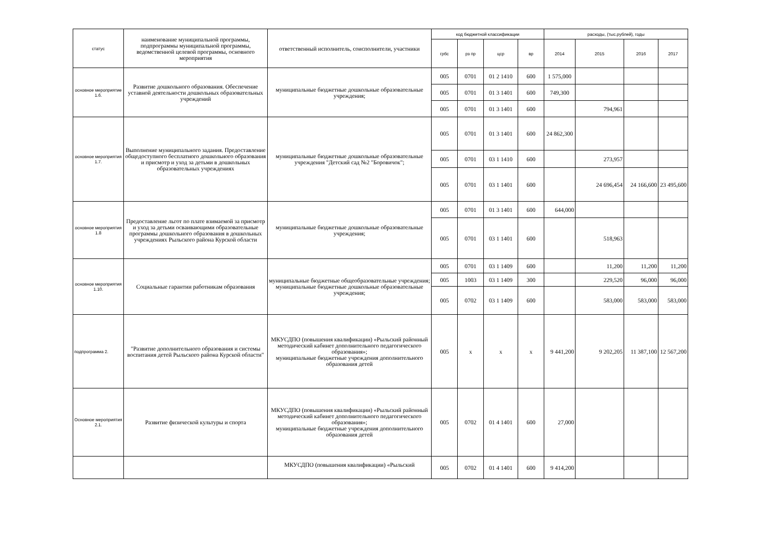| статус | наименование муниципальной программы, подпрограммы муниципальной программы, ведомственной целевой программы, основного мероприятия | ответственный исполнитель, соисполнители, участники | код бюджетной классификации | | | | расходы, (тыс.рублей), годы | | | |
| --- | --- | --- | --- | --- | --- | --- | --- | --- | --- | --- |
| | | | грбс | рз пр | цср | вр | 2014 | 2015 | 2016 | 2017 |
| основное мероприятие 1.6. | Развитие дошкольного образования. Обеспечение уставной деятельности дошкольных образовательных учреждений | муниципальные бюджетные дошкольные образовательные учреждения; | 005 | 0701 | 01 2 1410 | 600 | 1 575,000 | | | |
| | | | 005 | 0701 | 01 3 1401 | 600 | 749,300 | | | |
| | | | 005 | 0701 | 01 3 1401 | 600 | | 794,961 | | |
| основное мероприятия 1.7. | Выполнение муниципального задания. Предоставление общедоступного бесплатного дошкольного образования и присмотр и уход за детьми в дошкольных образовательных учреждениях | муниципальные бюджетные дошкольные образовательные учреждения "Детский сад №2 "Боровичок"; | 005 | 0701 | 01 3 1401 | 600 | 24 862,300 | | | |
| | | | 005 | 0701 | 03 1 1410 | 600 | | 273,957 | | |
| | | | 005 | 0701 | 03 1 1401 | 600 | | 24 696,454 | 24 166,600 | 23 495,600 |
| основное мероприятия 1.8 | Предоставление льгот по плате взимаемой за присмотр и уход за детьми осваивающими образовательные программы дошкольного образования в дошкольных учреждениях Рыльского района Курской области | муниципальные бюджетные дошкольные образовательные учреждения; | 005 | 0701 | 01 3 1401 | 600 | 644,000 | | | |
| | | | 005 | 0701 | 03 1 1401 | 600 | | 518,963 | | |
| основное мероприятия 1.10. | Социальные гарантии работникам образования | муниципальные бюджетные общеобразовательные учреждения; муниципальные бюджетные дошкольные образовательные учреждения; | 005 | 0701 | 03 1 1409 | 600 | | 11,200 | 11,200 | 11,200 |
| | | | 005 | 1003 | 03 1 1409 | 300 | | 229,520 | 96,000 | 96,000 |
| | | | 005 | 0702 | 03 1 1409 | 600 | | 583,000 | 583,000 | 583,000 |
| подпрограмма 2. | "Развитие дополнительного образования и системы воспитания детей Рыльского района Курской области" | МКУСДПО (повышения квалификации) «Рыльский районный методический кабинет дополнительного педагогического образования»; муниципальные бюджетные учреждения дополнительного образования детей | 005 | х | х | х | 9 441,200 | 9 202,205 | 11 387,100 | 12 567,200 |
| Основное мероприятия 2.1. | Развитие физической культуры и спорта | МКУСДПО (повышения квалификации) «Рыльский районный методический кабинет дополнительного педагогического образования»; муниципальные бюджетные учреждения дополнительного образования детей | 005 | 0702 | 01 4 1401 | 600 | 27,000 | | | |
| | | МКУСДПО (повышения квалификации) «Рыльский | 005 | 0702 | 01 4 1401 | 600 | 9 414,200 | | | |